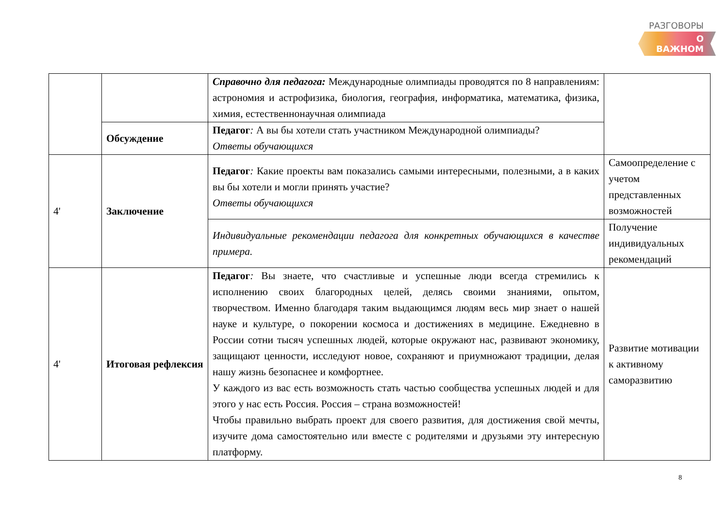РАЗГОВОРЫ
О ВАЖНОМ
| | | Справочно для педагога: Международные олимпиады проводятся по 8 направлениям: астрономия и астрофизика, биология, география, информатика, математика, физика, химия, естественнонаучная олимпиада | |
| | Обсуждение | Педагог : А вы бы хотели стать участником Международной олимпиады? Ответы обучающихся | |
| 4' | Заключение | Педагог : Какие проекты вам показались самыми интересными, полезными, а в каких вы бы хотели и могли принять участие? Ответы обучающихся | Самоопределение с учетом представленных возможностей |
| | | Индивидуальные рекомендации педагога для конкретных обучающихся в качестве примера. | Получение индивидуальных рекомендаций |
| 4' | Итоговая рефлексия | Педагог : Вы знаете, что счастливые и успешные люди всегда стремились к исполнению своих благородных целей, делясь своими знаниями, опытом, творчеством. Именно благодаря таким выдающимся людям весь мир знает о нашей науке и культуре, о покорении космоса и достижениях в медицине. Ежедневно в России сотни тысяч успешных людей, которые окружают нас, развивают экономику, защищают ценности, исследуют новое, сохраняют и приумножают традиции, делая нашу жизнь безопаснее и комфортнее. У каждого из вас есть возможность стать частью сообщества успешных людей и для этого у нас есть Россия. Россия – страна возможностей! Чтобы правильно выбрать проект для своего развития, для достижения свой мечты, изучите дома самостоятельно или вместе с родителями и друзьями эту интересную платформу. | Развитие мотивации к активному саморазвитию |
8